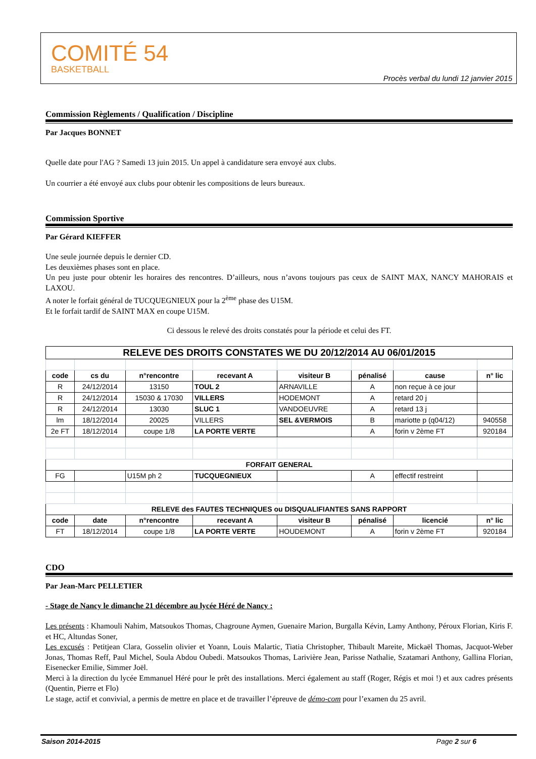COMITÉ 54
BASKETBALL
Procès verbal du lundi 12 janvier 2015
Commission Règlements / Qualification / Discipline
Par Jacques BONNET
Quelle date pour l'AG ? Samedi 13 juin 2015. Un appel à candidature sera envoyé aux clubs.
Un courrier a été envoyé aux clubs pour obtenir les compositions de leurs bureaux.
Commission Sportive
Par Gérard KIEFFER
Une seule journée depuis le dernier CD.
Les deuxièmes phases sont en place.
Un peu juste pour obtenir les horaires des rencontres. D’ailleurs, nous n’avons toujours pas ceux de SAINT MAX, NANCY MAHORAIS et LAXOU.
A noter le forfait général de TUCQUEGNIEUX pour la 2<sup>ème</sup> phase des U15M.
Et le forfait tardif de SAINT MAX en coupe U15M.
Ci dessous le relevé des droits constatés pour la période et celui des FT.
| RELEVE DES DROITS CONSTATES WE DU 20/12/2014 AU 06/01/2015 | | | | | | | |
| code | cs du | n°rencontre | recevant A | visiteur B | pénalisé | cause | n° lic |
| R | 24/12/2014 | 13150 | TOUL 2 | ARNAVILLE | A | non reçue à ce jour | |
| R | 24/12/2014 | 15030 & 17030 | VILLERS | HODEMONT | A | retard 20 j | |
| R | 24/12/2014 | 13030 | SLUC 1 | VANDOEUVRE | A | retard 13 j | |
| lm | 18/12/2014 | 20025 | VILLERS | SEL &VERMOIS | B | mariotte p (q04/12) | 940558 |
| 2e FT | 18/12/2014 | coupe 1/8 | LA PORTE VERTE | | A | forin v 2ème FT | 920184 |
| FORFAIT GENERAL | | | | | | | |
| FG | | U15M ph 2 | TUCQUEGNIEUX | | A | effectif restreint | |
| RELEVE des FAUTES TECHNIQUES ou DISQUALIFIANTES SANS RAPPORT | | | | | | | |
| code | date | n°rencontre | recevant A | visiteur B | pénalisé | licencié | n° lic |
| FT | 18/12/2014 | coupe 1/8 | LA PORTE VERTE | HOUDEMONT | A | forin v 2ème FT | 920184 |
CDO
Par Jean-Marc PELLETIER
- Stage de Nancy le dimanche 21 décembre au lycée Héré de Nancy :
Les présents : Khamouli Nahim, Matsoukos Thomas, Chagroune Aymen, Guenaire Marion, Burgalla Kévin, Lamy Anthony, Péroux Florian, Kiris F. et HC, Altundas Soner,
Les excusés : Petitjean Clara, Gosselin olivier et Yoann, Louis Malartic, Tiatia Christopher, Thibault Mareite, Mickaël Thomas, Jacquot-Weber Jonas, Thomas Reff, Paul Michel, Soula Abdou Oubedi. Matsoukos Thomas, Larivière Jean, Parisse Nathalie, Szatamari Anthony, Gallina Florian, Eisenecker Emilie, Simmer Joël.
Merci à la direction du lycée Emmanuel Héré pour le prêt des installations. Merci également au staff (Roger, Régis et moi !) et aux cadres présents (Quentin, Pierre et Flo)
Le stage, actif et convivial, a permis de mettre en place et de travailler l’épreuve de démo-com pour l’examen du 25 avril.
Saison 2014-2015 Page 2 sur 6